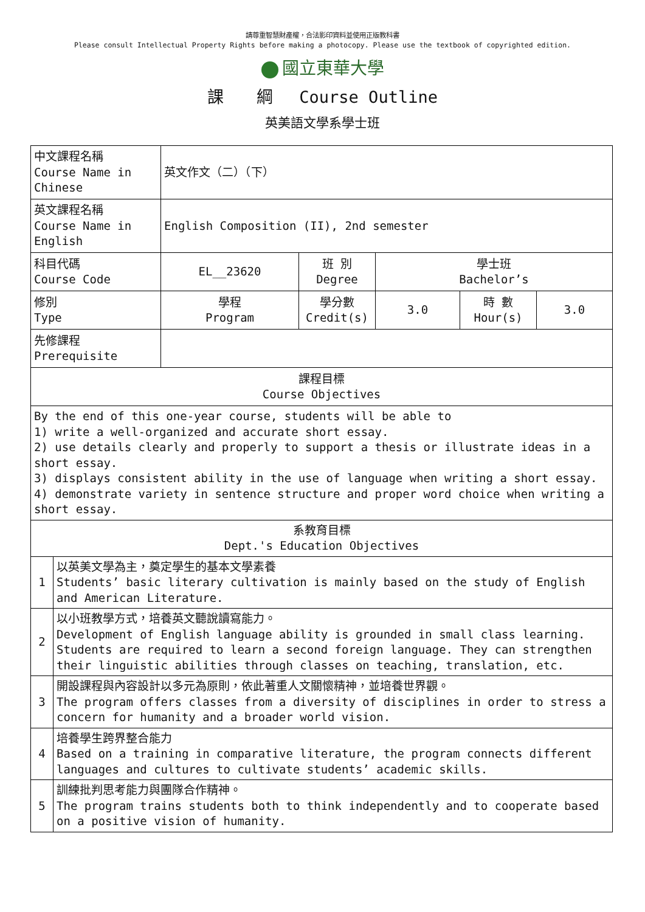請尊重智慧財產權，合法影印資料並使用正版教科書
Please consult Intellectual Property Rights before making a photocopy. Please use the textbook of copyrighted edition.
國立東華大學
課　　綱　 Course Outline
英美語文學系學士班
| 中文課程名稱 Course Name in Chinese | | 英文作文（二）（下） | | | | |
| 英文課程名稱 Course Name in English | | English Composition (II), 2nd semester | | | | |
| 科目代碼 Course Code | | EL__23620 | 班 別 Degree | 學士班 Bachelor’s | | |
| 修別 Type | | 學程 Program | 學分數 Credit(s) | 3.0 | 時 數 Hour(s) | 3.0 |
| 先修課程 Prerequisite | | | | | | |
| 課程目標 Course Objectives | | | | | | |
| By the end of this one-year course, students will be able to 1) write a well-organized and accurate short essay. 2) use details clearly and properly to support a thesis or illustrate ideas in a short essay. 3) displays consistent ability in the use of language when writing a short essay. 4) demonstrate variety in sentence structure and proper word choice when writing a short essay. | | | | | | |
| 系教育目標 Dept.'s Education Objectives | | | | | | |
| 1 | 以英美文學為主，奠定學生的基本文學素養 Students’ basic literary cultivation is mainly based on the study of English and American Literature. | | | | | |
| 2 | 以小班教學方式，培養英文聽說讀寫能力。 Development of English language ability is grounded in small class learning. Students are required to learn a second foreign language. They can strengthen their linguistic abilities through classes on teaching, translation, etc. | | | | | |
| 3 | 開設課程與內容設計以多元為原則，依此著重人文關懷精神，並培養世界觀。 The program offers classes from a diversity of disciplines in order to stress a concern for humanity and a broader world vision. | | | | | |
| 4 | 培養學生跨界整合能力 Based on a training in comparative literature, the program connects different languages and cultures to cultivate students’ academic skills. | | | | | |
| 5 | 訓練批判思考能力與團隊合作精神。 The program trains students both to think independently and to cooperate based on a positive vision of humanity. | | | | | |